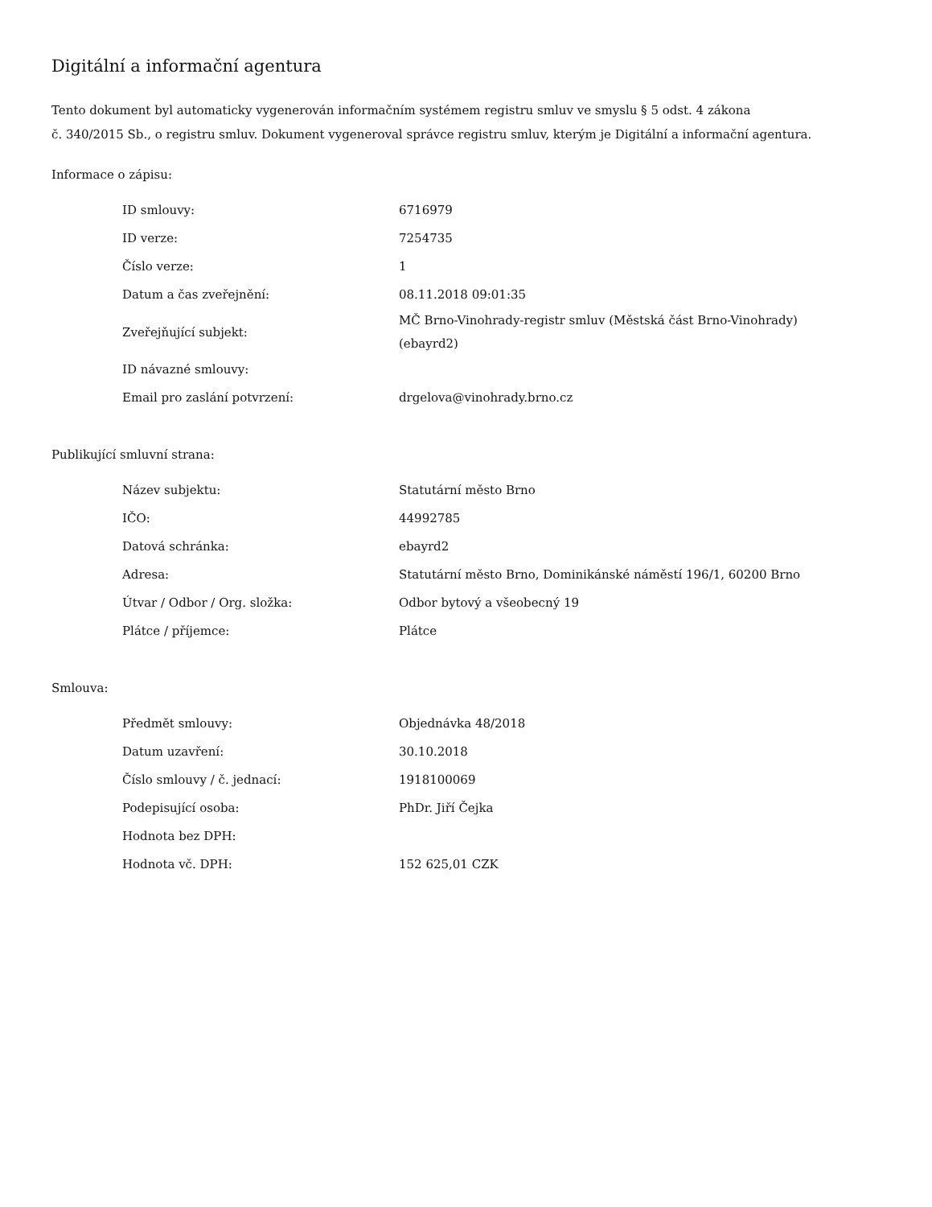Digitální a informační agentura
Tento dokument byl automaticky vygenerován informačním systémem registru smluv ve smyslu § 5 odst. 4 zákona
č. 340/2015 Sb., o registru smluv. Dokument vygeneroval správce registru smluv, kterým je Digitální a informační agentura.
Informace o zápisu:
| ID smlouvy: | 6716979 |
| ID verze: | 7254735 |
| Číslo verze: | 1 |
| Datum a čas zveřejnění: | 08.11.2018 09:01:35 |
| Zveřejňující subjekt: | MČ Brno-Vinohrady-registr smluv (Městská část Brno-Vinohrady) (ebayrd2) |
| ID návazné smlouvy: | |
| Email pro zaslání potvrzení: | drgelova@vinohrady.brno.cz |
Publikující smluvní strana:
| Název subjektu: | Statutární město Brno |
| IČO: | 44992785 |
| Datová schránka: | ebayrd2 |
| Adresa: | Statutární město Brno, Dominikánské náměstí 196/1, 60200 Brno |
| Útvar / Odbor / Org. složka: | Odbor bytový a všeobecný 19 |
| Plátce / příjemce: | Plátce |
Smlouva:
| Předmět smlouvy: | Objednávka 48/2018 |
| Datum uzavření: | 30.10.2018 |
| Číslo smlouvy / č. jednací: | 1918100069 |
| Podepisující osoba: | PhDr. Jiří Čejka |
| Hodnota bez DPH: | |
| Hodnota vč. DPH: | 152 625,01 CZK |